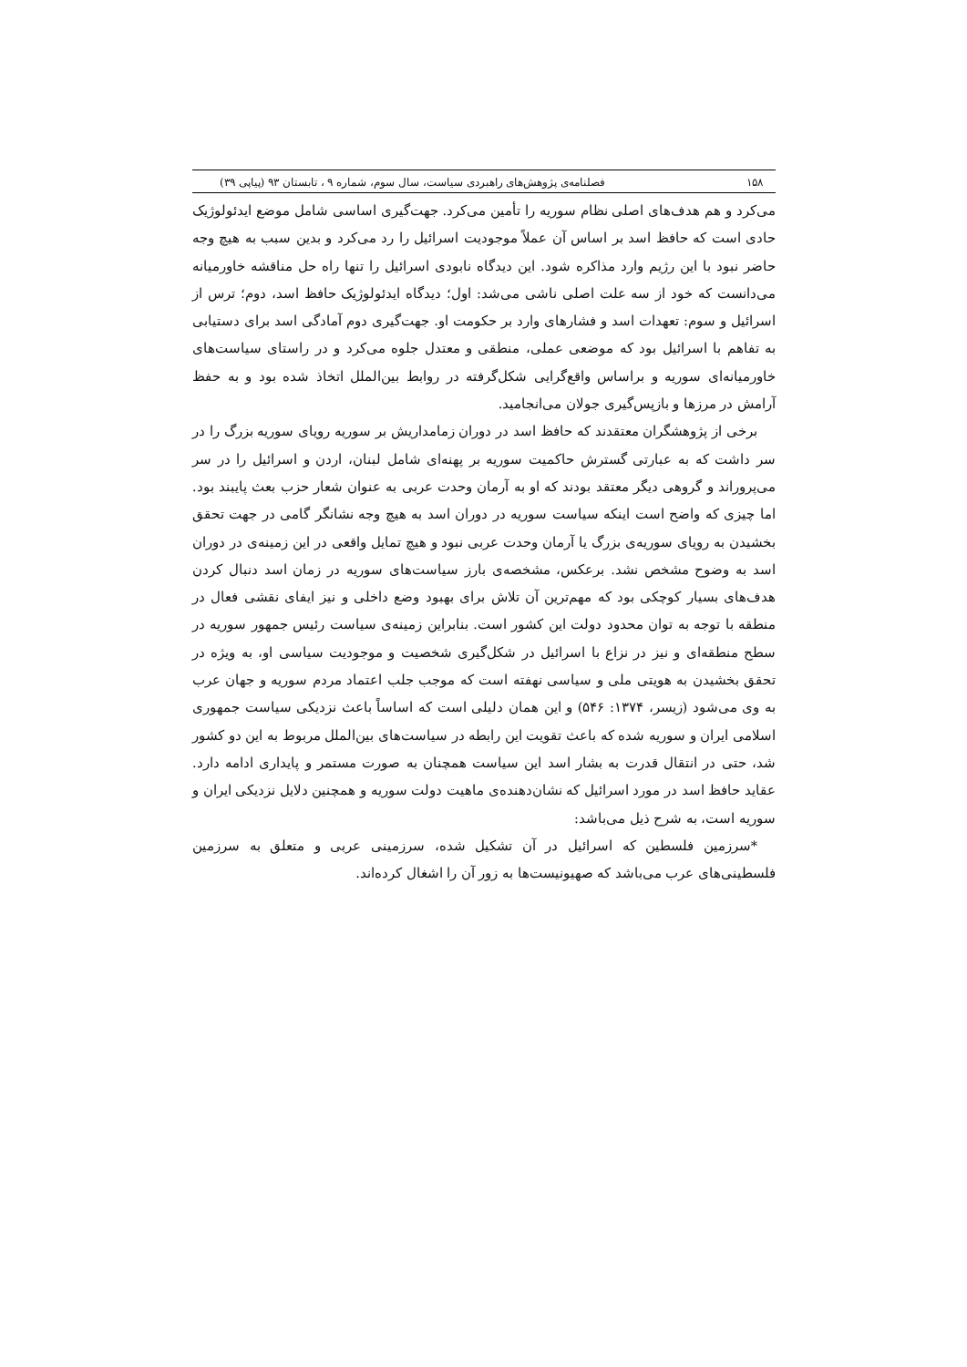۱۵۸ فصلنامه‌ی پژوهش‌های راهبردی سیاست، سال سوم، شماره ۹ ، تابستان ۹۳ (پیاپی ۳۹)
می‌کرد و هم هدف‌های اصلی نظام سوریه را تأمین می‌کرد. جهت‌گیری اساسی شامل موضع ایدئولوژیک حادی است که حافظ اسد بر اساس آن عملاً موجودیت اسرائیل را رد می‌کرد و بدین سبب به هیچ وجه حاضر نبود با این رژیم وارد مذاکره شود. این دیدگاه نابودی اسرائیل را تنها راه حل مناقشه خاورمیانه می‌دانست که خود از سه علت اصلی ناشی می‌شد: اول؛ دیدگاه ایدئولوژیک حافظ اسد، دوم؛ ترس از اسرائیل و سوم: تعهدات اسد و فشارهای وارد بر حکومت او. جهت‌گیری دوم آمادگی اسد برای دستیابی به تفاهم با اسرائیل بود که موضعی عملی، منطقی و معتدل جلوه می‌کرد و در راستای سیاست‌های خاورمیانه‌ای سوریه و براساس واقع‌گرایی شکل‌گرفته در روابط بین‌الملل اتخاذ شده بود و به حفظ آرامش در مرزها و بازپس‌گیری جولان می‌انجامید.
برخی از پژوهشگران معتقدند که حافظ اسد در دوران زمامداریش بر سوریه رویای سوریه بزرگ را در سر داشت که به عبارتی گسترش حاکمیت سوریه بر پهنه‌ای شامل لبنان، اردن و اسرائیل را در سر می‌پروراند و گروهی دیگر معتقد بودند که او به آرمان وحدت عربی به عنوان شعار حزب بعث پایبند بود. اما چیزی که واضح است اینکه سیاست سوریه در دوران اسد به هیچ وجه نشانگر گامی در جهت تحقق بخشیدن به رویای سوریه‌ی بزرگ یا آرمان وحدت عربی نبود و هیچ تمایل واقعی در این زمینه‌ی در دوران اسد به وضوح مشخص نشد. برعکس، مشخصه‌ی بارز سیاست‌های سوریه در زمان اسد دنبال کردن هدف‌های بسیار کوچکی بود که مهم‌ترین آن تلاش برای بهبود وضع داخلی و نیز ایفای نقشی فعال در منطقه با توجه به توان محدود دولت این کشور است. بنابراین زمینه‌ی سیاست رئیس جمهور سوریه در سطح منطقه‌ای و نیز در نزاع با اسرائیل در شکل‌گیری شخصیت و موجودیت سیاسی او، به ویژه در تحقق بخشیدن به هویتی ملی و سیاسی نهفته است که موجب جلب اعتماد مردم سوریه و جهان عرب به وی می‌شود (زیسر، ۱۳۷۴: ۵۴۶) و این همان دلیلی است که اساساً باعث نزدیکی سیاست جمهوری اسلامی ایران و سوریه شده که باعث تقویت این رابطه در سیاست‌های بین‌الملل مربوط به این دو کشور شد، حتی در انتقال قدرت به بشار اسد این سیاست همچنان به صورت مستمر و پایداری ادامه دارد. عقاید حافظ اسد در مورد اسرائیل که نشان‌دهنده‌ی ماهیت دولت سوریه و همچنین دلایل نزدیکی ایران و سوریه است، به شرح ذیل می‌باشد:
*سرزمین فلسطین که اسرائیل در آن تشکیل شده، سرزمینی عربی و متعلق به سرزمین فلسطینی‌های عرب می‌باشد که صهیونیست‌ها به زور آن را اشغال کرده‌اند.